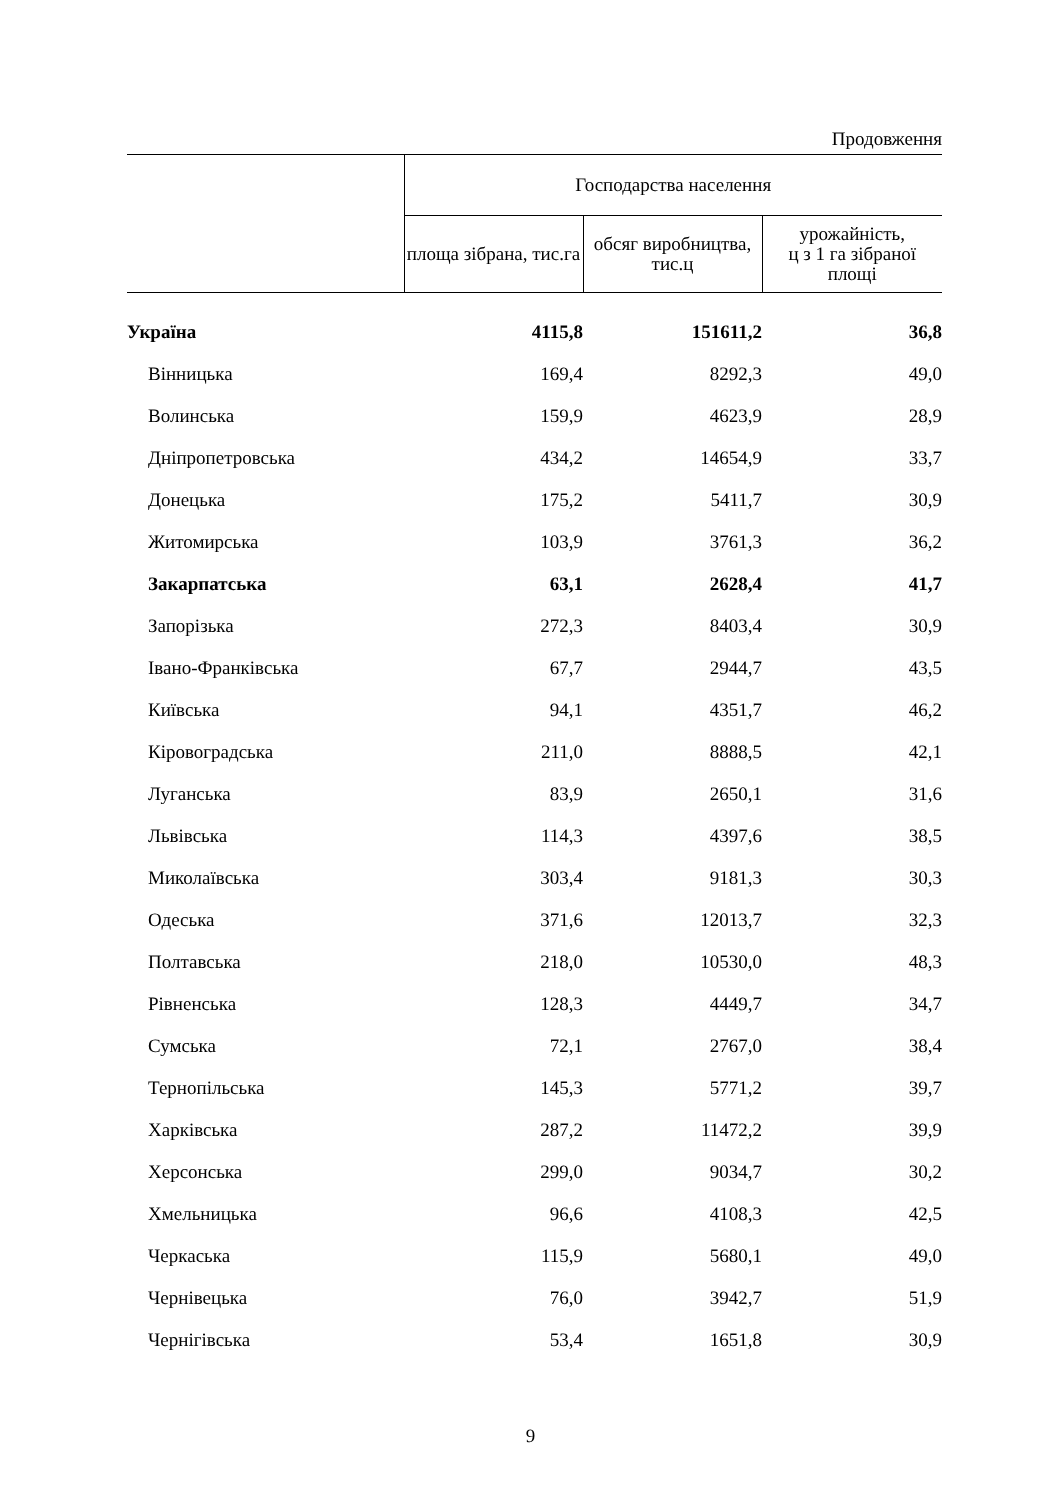Продовження
| | Господарства населення | | |
| --- | --- | --- | --- |
| | площа зібрана, тис.га | обсяг виробництва, тис.ц | урожайність, ц з 1 га зібраної площі |
| Україна | 4115,8 | 151611,2 | 36,8 |
| Вінницька | 169,4 | 8292,3 | 49,0 |
| Волинська | 159,9 | 4623,9 | 28,9 |
| Дніпропетровська | 434,2 | 14654,9 | 33,7 |
| Донецька | 175,2 | 5411,7 | 30,9 |
| Житомирська | 103,9 | 3761,3 | 36,2 |
| Закарпатська | 63,1 | 2628,4 | 41,7 |
| Запорізька | 272,3 | 8403,4 | 30,9 |
| Івано-Франківська | 67,7 | 2944,7 | 43,5 |
| Київська | 94,1 | 4351,7 | 46,2 |
| Кіровоградська | 211,0 | 8888,5 | 42,1 |
| Луганська | 83,9 | 2650,1 | 31,6 |
| Львівська | 114,3 | 4397,6 | 38,5 |
| Миколаївська | 303,4 | 9181,3 | 30,3 |
| Одеська | 371,6 | 12013,7 | 32,3 |
| Полтавська | 218,0 | 10530,0 | 48,3 |
| Рівненська | 128,3 | 4449,7 | 34,7 |
| Сумська | 72,1 | 2767,0 | 38,4 |
| Тернопільська | 145,3 | 5771,2 | 39,7 |
| Харківська | 287,2 | 11472,2 | 39,9 |
| Херсонська | 299,0 | 9034,7 | 30,2 |
| Хмельницька | 96,6 | 4108,3 | 42,5 |
| Черкаська | 115,9 | 5680,1 | 49,0 |
| Чернівецька | 76,0 | 3942,7 | 51,9 |
| Чернігівська | 53,4 | 1651,8 | 30,9 |
9